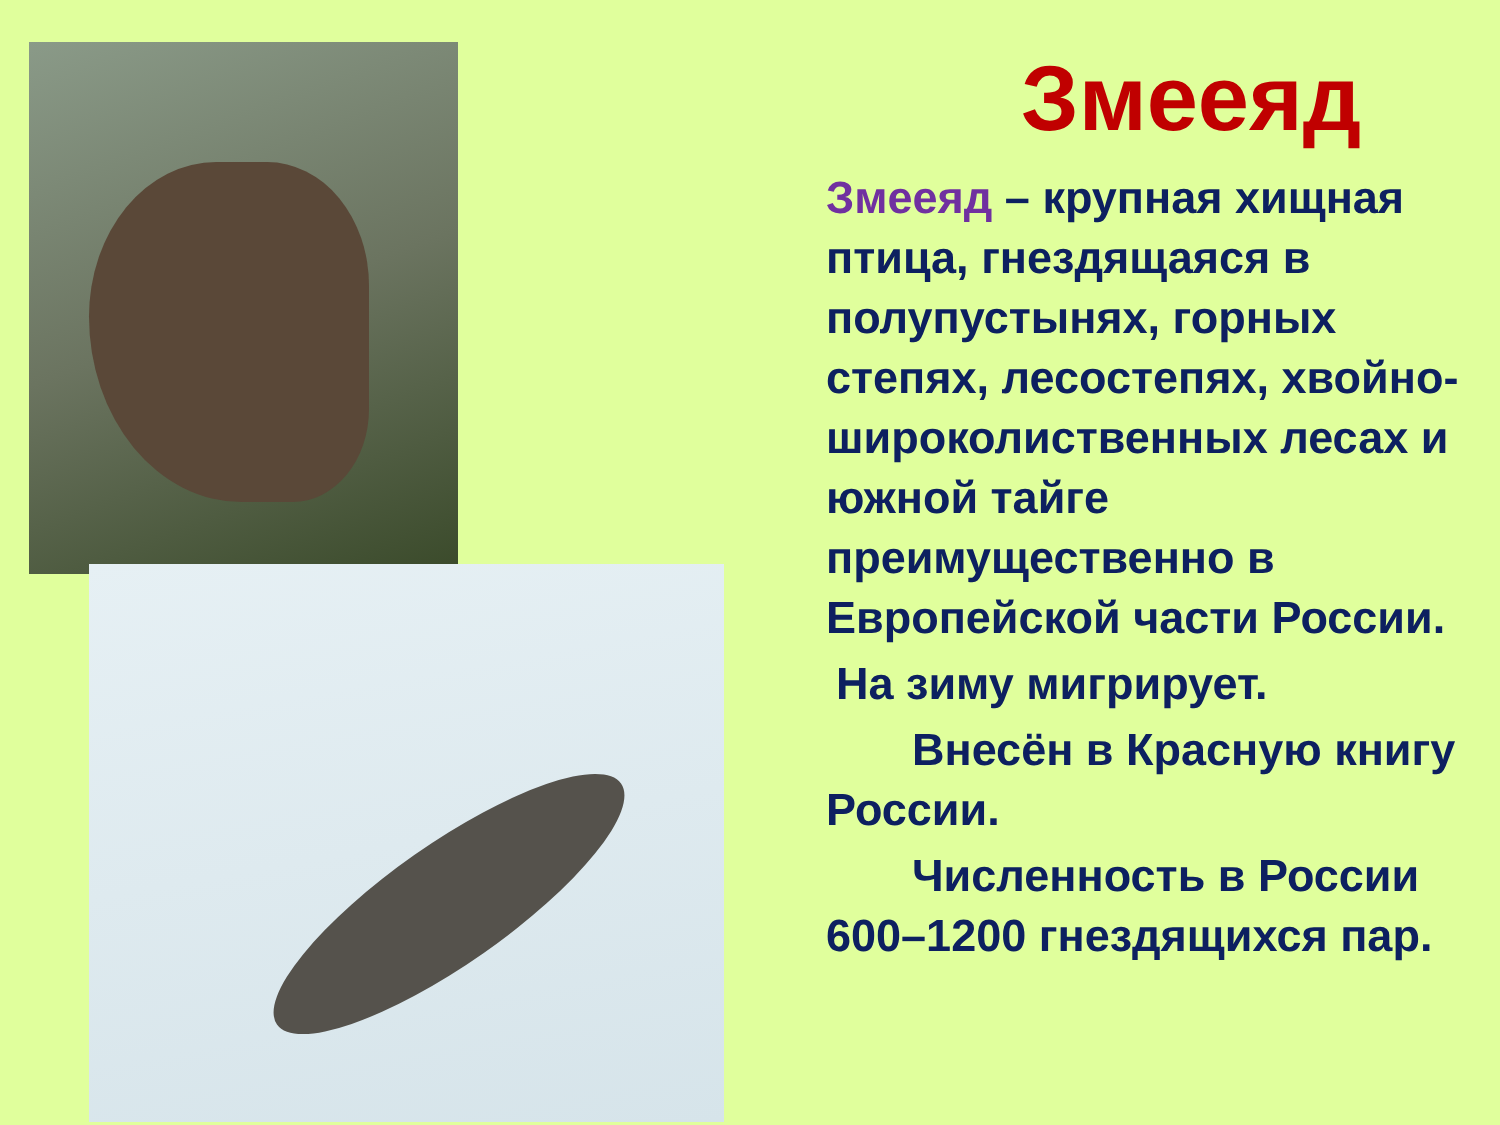Змееяд
Змееяд – крупная хищная птица, гнездящаяся в полупустынях, горных степях, лесостепях, хвойно-широколиственных лесах и южной тайге преимущественно в Европейской части России.
На зиму мигрирует.
Внесён в Красную книгу России.
Численность в России 600–1200 гнездящихся пар.